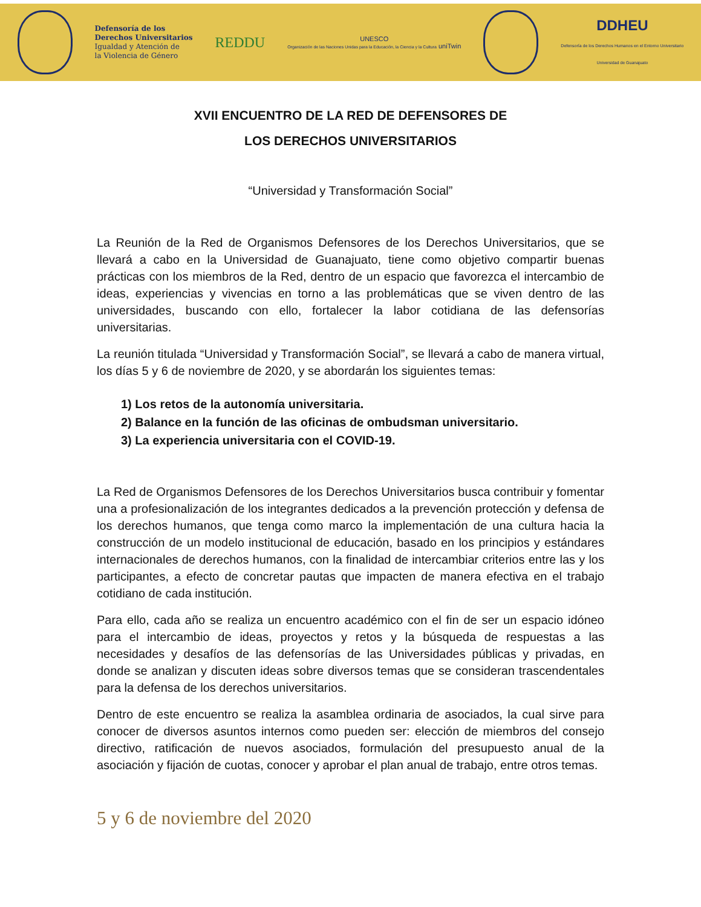Defensoría de los
Derechos Universitarios
Igualdad y Atención de
la Violencia de Género
REDDU
UNESCO
Organización de las Naciones Unidas para la Educación, la Ciencia y la Cultura uniTwin
DDHEU
Defensoría de los Derechos Humanos en el Entorno Universitario
Universidad de Guanajuato
XVII ENCUENTRO DE LA RED DE DEFENSORES DE
LOS DERECHOS UNIVERSITARIOS
“Universidad y Transformación Social”
La Reunión de la Red de Organismos Defensores de los Derechos Universitarios, que se llevará a cabo en la Universidad de Guanajuato, tiene como objetivo compartir buenas prácticas con los miembros de la Red, dentro de un espacio que favorezca el intercambio de ideas, experiencias y vivencias en torno a las problemáticas que se viven dentro de las universidades, buscando con ello, fortalecer la labor cotidiana de las defensorías universitarias.
La reunión titulada “Universidad y Transformación Social”, se llevará a cabo de manera virtual, los días 5 y 6 de noviembre de 2020, y se abordarán los siguientes temas:
1) Los retos de la autonomía universitaria.
2) Balance en la función de las oficinas de ombudsman universitario.
3) La experiencia universitaria con el COVID-19.
La Red de Organismos Defensores de los Derechos Universitarios busca contribuir y fomentar una a profesionalización de los integrantes dedicados a la prevención protección y defensa de los derechos humanos, que tenga como marco la implementación de una cultura hacia la construcción de un modelo institucional de educación, basado en los principios y estándares internacionales de derechos humanos, con la finalidad de intercambiar criterios entre las y los participantes, a efecto de concretar pautas que impacten de manera efectiva en el trabajo cotidiano de cada institución.
Para ello, cada año se realiza un encuentro académico con el fin de ser un espacio idóneo para el intercambio de ideas, proyectos y retos y la búsqueda de respuestas a las necesidades y desafíos de las defensorías de las Universidades públicas y privadas, en donde se analizan y discuten ideas sobre diversos temas que se consideran trascendentales para la defensa de los derechos universitarios.
Dentro de este encuentro se realiza la asamblea ordinaria de asociados, la cual sirve para conocer de diversos asuntos internos como pueden ser: elección de miembros del consejo directivo, ratificación de nuevos asociados, formulación del presupuesto anual de la asociación y fijación de cuotas, conocer y aprobar el plan anual de trabajo, entre otros temas.
5 y 6 de noviembre del 2020